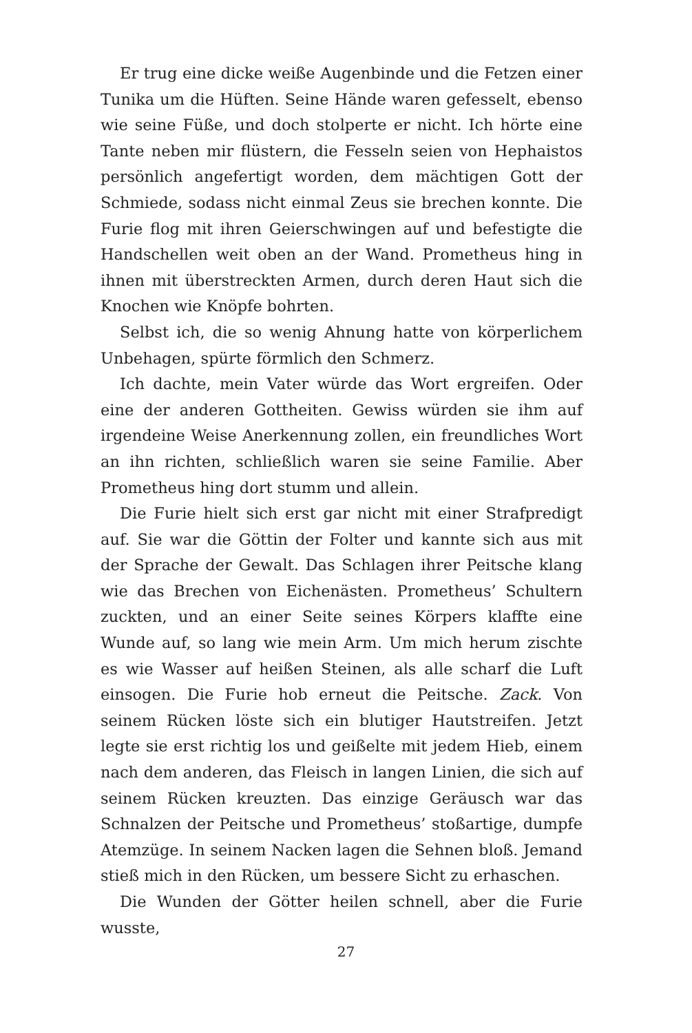Er trug eine dicke weiße Augenbinde und die Fetzen einer Tunika um die Hüften. Seine Hände waren gefesselt, ebenso wie seine Füße, und doch stolperte er nicht. Ich hörte eine Tante neben mir flüstern, die Fesseln seien von Hephaistos persönlich angefertigt worden, dem mächtigen Gott der Schmiede, sodass nicht einmal Zeus sie brechen konnte. Die Furie flog mit ihren Geierschwingen auf und befestigte die Handschellen weit oben an der Wand. Prometheus hing in ihnen mit überstreckten Armen, durch deren Haut sich die Knochen wie Knöpfe bohrten.
Selbst ich, die so wenig Ahnung hatte von körperlichem Unbehagen, spürte förmlich den Schmerz.
Ich dachte, mein Vater würde das Wort ergreifen. Oder eine der anderen Gottheiten. Gewiss würden sie ihm auf irgendeine Weise Anerkennung zollen, ein freundliches Wort an ihn richten, schließlich waren sie seine Familie. Aber Prometheus hing dort stumm und allein.
Die Furie hielt sich erst gar nicht mit einer Strafpredigt auf. Sie war die Göttin der Folter und kannte sich aus mit der Sprache der Gewalt. Das Schlagen ihrer Peitsche klang wie das Brechen von Eichenästen. Prometheus’ Schultern zuckten, und an einer Seite seines Körpers klaffte eine Wunde auf, so lang wie mein Arm. Um mich herum zischte es wie Wasser auf heißen Steinen, als alle scharf die Luft einsogen. Die Furie hob erneut die Peitsche. Zack. Von seinem Rücken löste sich ein blutiger Hautstreifen. Jetzt legte sie erst richtig los und geißelte mit jedem Hieb, einem nach dem anderen, das Fleisch in langen Linien, die sich auf seinem Rücken kreuzten. Das einzige Geräusch war das Schnalzen der Peitsche und Prometheus’ stoßartige, dumpfe Atemzüge. In seinem Nacken lagen die Sehnen bloß. Jemand stieß mich in den Rücken, um bessere Sicht zu erhaschen.
Die Wunden der Götter heilen schnell, aber die Furie wusste,
27